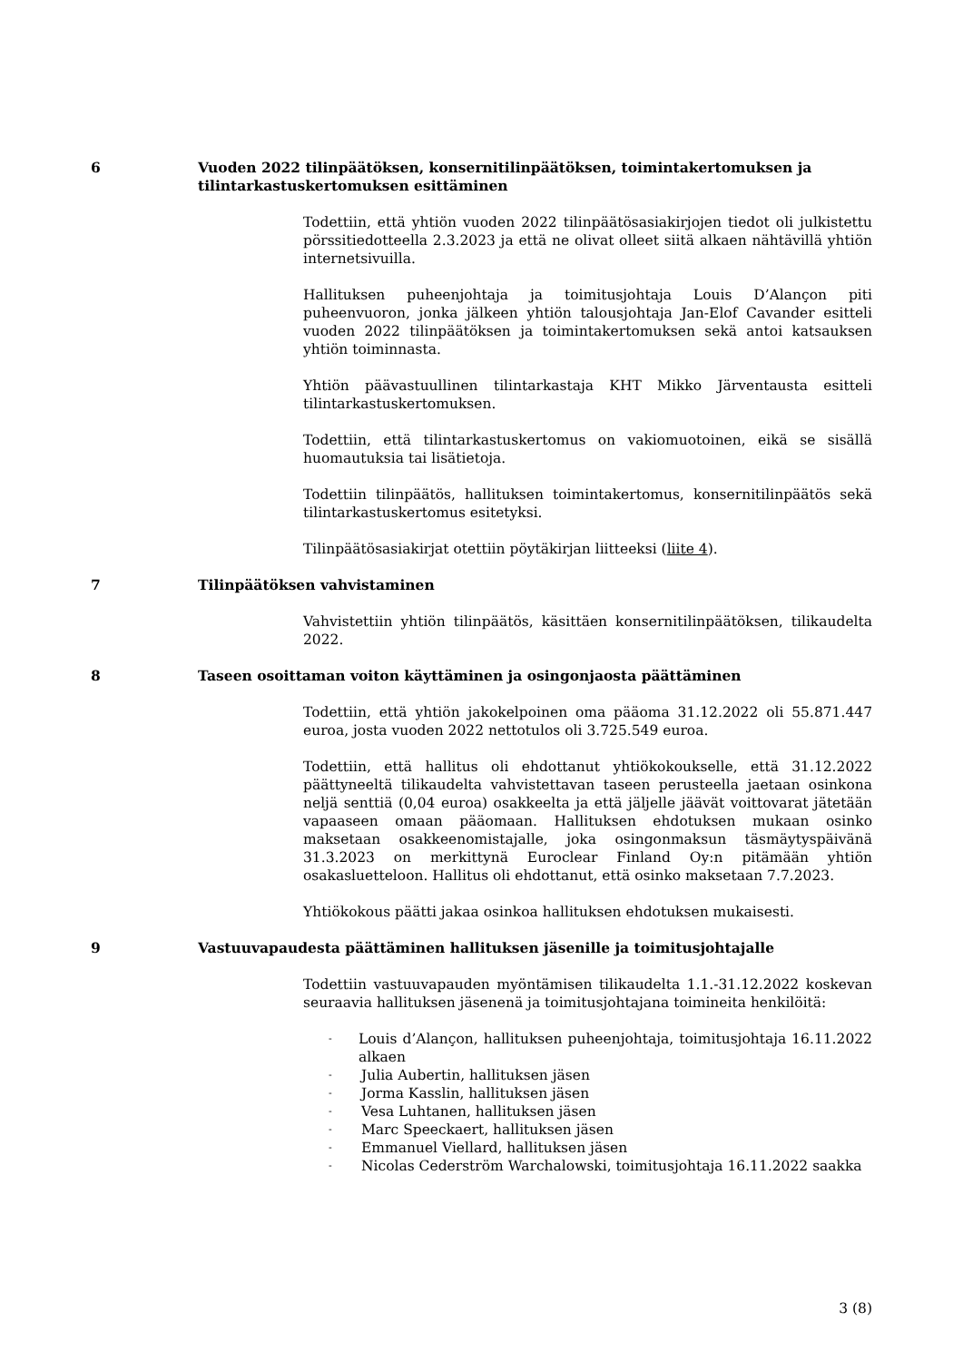6 Vuoden 2022 tilinpäätöksen, konsernitilinpäätöksen, toimintakertomuksen ja tilintarkastuskertomuksen esittäminen
Todettiin, että yhtiön vuoden 2022 tilinpäätösasiakirjojen tiedot oli julkistettu pörssitiedotteella 2.3.2023 ja että ne olivat olleet siitä alkaen nähtävillä yhtiön internetsivuilla.
Hallituksen puheenjohtaja ja toimitusjohtaja Louis D’Alançon piti puheenvuoron, jonka jälkeen yhtiön talousjohtaja Jan-Elof Cavander esitteli vuoden 2022 tilinpäätöksen ja toimintakertomuksen sekä antoi katsauksen yhtiön toiminnasta.
Yhtiön päävastuullinen tilintarkastaja KHT Mikko Järventausta esitteli tilintarkastuskertomuksen.
Todettiin, että tilintarkastuskertomus on vakiomuotoinen, eikä se sisällä huomautuksia tai lisätietoja.
Todettiin tilinpäätös, hallituksen toimintakertomus, konsernitilinpäätös sekä tilintarkastuskertomus esitetyksi.
Tilinpäätösasiakirjat otettiin pöytäkirjan liitteeksi (liite 4).
7 Tilinpäätöksen vahvistaminen
Vahvistettiin yhtiön tilinpäätös, käsittäen konsernitilinpäätöksen, tilikaudelta 2022.
8 Taseen osoittaman voiton käyttäminen ja osingonjaosta päättäminen
Todettiin, että yhtiön jakokelpoinen oma pääoma 31.12.2022 oli 55.871.447 euroa, josta vuoden 2022 nettotulos oli 3.725.549 euroa.
Todettiin, että hallitus oli ehdottanut yhtiökokoukselle, että 31.12.2022 päättyneeltä tilikaudelta vahvistettavan taseen perusteella jaetaan osinkona neljä senttiä (0,04 euroa) osakkeelta ja että jäljelle jäävät voittovarat jätetään vapaaseen omaan pääomaan. Hallituksen ehdotuksen mukaan osinko maksetaan osakkeenomistajalle, joka osingonmaksun täsmäytyspäivänä 31.3.2023 on merkittynä Euroclear Finland Oy:n pitämään yhtiön osakasluetteloon. Hallitus oli ehdottanut, että osinko maksetaan 7.7.2023.
Yhtiökokous päätti jakaa osinkoa hallituksen ehdotuksen mukaisesti.
9 Vastuuvapaudesta päättäminen hallituksen jäsenille ja toimitusjohtajalle
Todettiin vastuuvapauden myöntämisen tilikaudelta 1.1.-31.12.2022 koskevan seuraavia hallituksen jäsenenä ja toimitusjohtajana toimineita henkilöitä:
- Louis d’Alançon, hallituksen puheenjohtaja, toimitusjohtaja 16.11.2022 alkaen
- Julia Aubertin, hallituksen jäsen
- Jorma Kasslin, hallituksen jäsen
- Vesa Luhtanen, hallituksen jäsen
- Marc Speeckaert, hallituksen jäsen
- Emmanuel Viellard, hallituksen jäsen
- Nicolas Cederström Warchalowski, toimitusjohtaja 16.11.2022 saakka
3 (8)